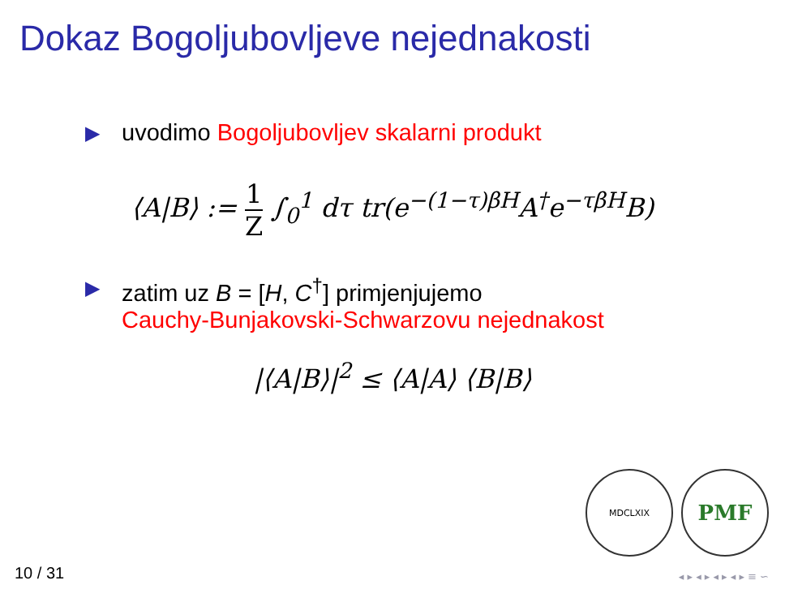Dokaz Bogoljubovljeve nejednakosti
▶ uvodimo Bogoljubovljev skalarni produkt
⟨A|B⟩ := 1 Z ∫<sub>0</sub><sup>1</sup> dτ tr(e<sup>−(1−τ)βH</sup>A<sup>†</sup>e<sup>−τβH</sup>B)
▶ zatim uz B = [H, C<sup>†</sup>] primjenjujemo
Cauchy-Bunjakovski-Schwarzovu nejednakost
|⟨A|B⟩|<sup>2</sup> ≤ ⟨A|A⟩ ⟨B|B⟩
MDCLXIX
PMF
10 / 31 ◂ ▸ ◂ ▸ ◂ ▸ ◂ ▸ ≡ ∽